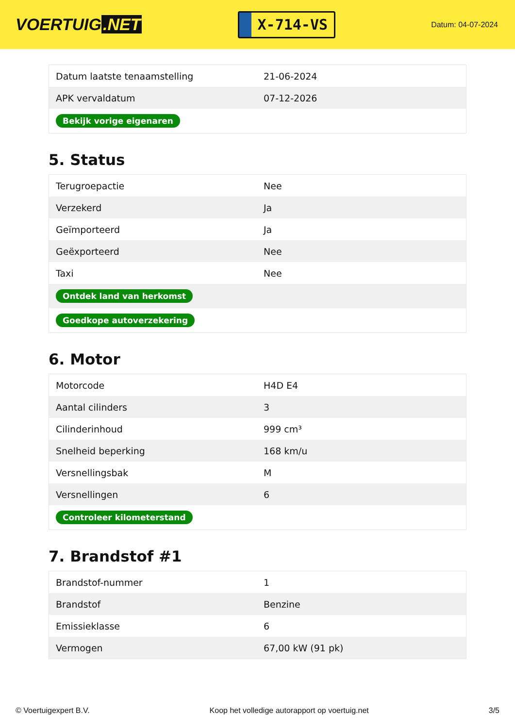VOERTUIG.NET
X-714-VS
Datum: 04-07-2024
| Datum laatste tenaamstelling | 21-06-2024 |
| APK vervaldatum | 07-12-2026 |
| Bekijk vorige eigenaren | |
5. Status
| Terugroepactie | Nee |
| Verzekerd | Ja |
| Geïmporteerd | Ja |
| Geëxporteerd | Nee |
| Taxi | Nee |
| Ontdek land van herkomst | |
| Goedkope autoverzekering | |
6. Motor
| Motorcode | H4D E4 |
| Aantal cilinders | 3 |
| Cilinderinhoud | 999 cm³ |
| Snelheid beperking | 168 km/u |
| Versnellingsbak | M |
| Versnellingen | 6 |
| Controleer kilometerstand | |
7. Brandstof #1
| Brandstof-nummer | 1 |
| Brandstof | Benzine |
| Emissieklasse | 6 |
| Vermogen | 67,00 kW (91 pk) |
© Voertuigexpert B.V. Koop het volledige autorapport op voertuig.net 3/5